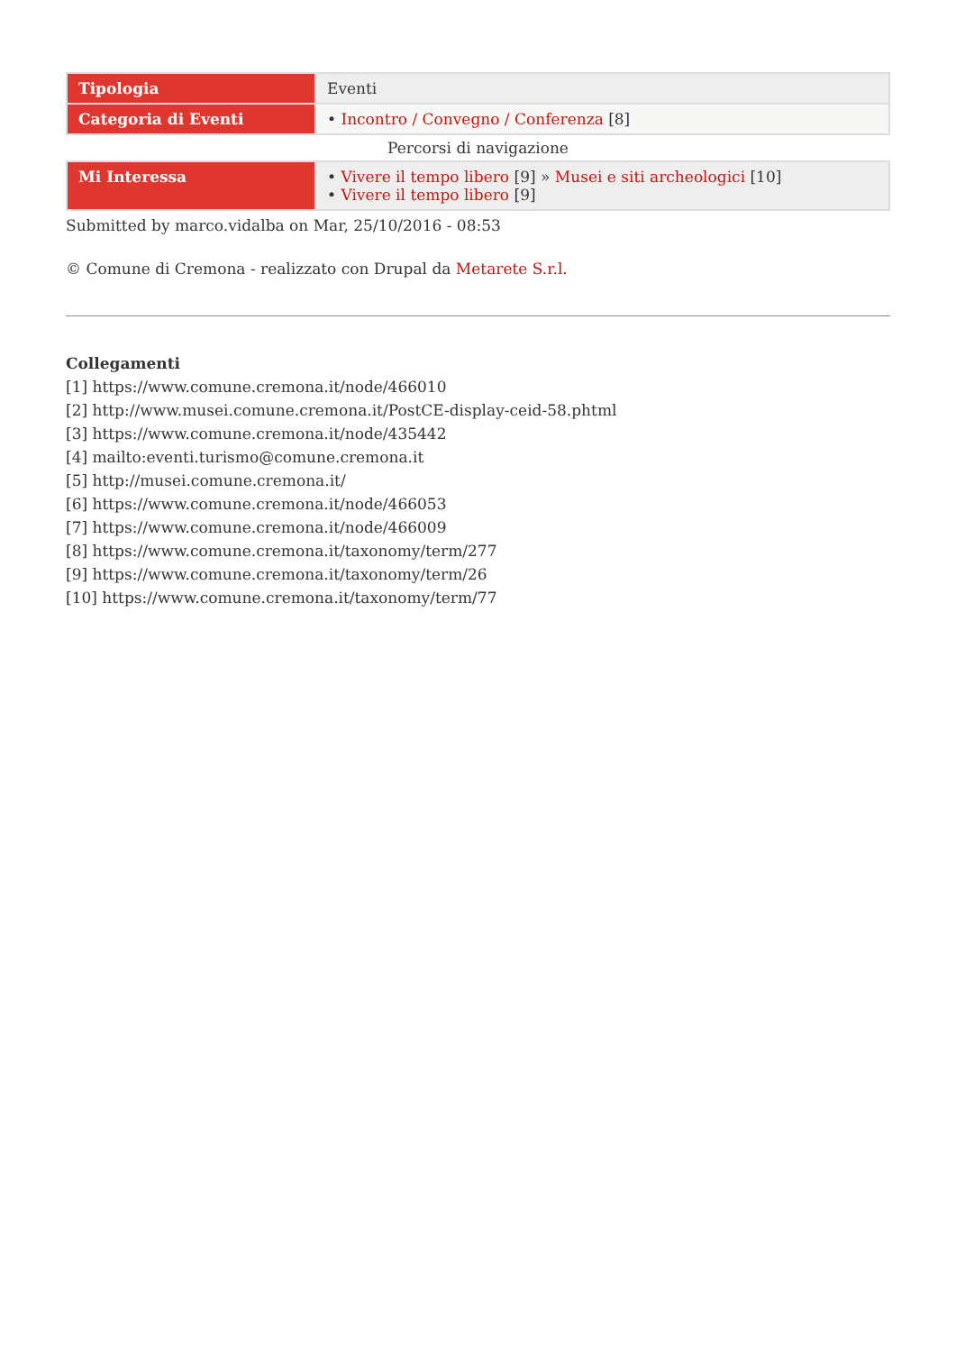| Tipologia | Eventi |
| Categoria di Eventi | • Incontro / Convegno / Conferenza [8] |
Percorsi di navigazione
| Mi Interessa | • Vivere il tempo libero [9] » Musei e siti archeologici [10] • Vivere il tempo libero [9] |
Submitted by marco.vidalba on Mar, 25/10/2016 - 08:53
© Comune di Cremona - realizzato con Drupal da Metarete S.r.l.
Collegamenti
[1] https://www.comune.cremona.it/node/466010
[2] http://www.musei.comune.cremona.it/PostCE-display-ceid-58.phtml
[3] https://www.comune.cremona.it/node/435442
[4] mailto:eventi.turismo@comune.cremona.it
[5] http://musei.comune.cremona.it/
[6] https://www.comune.cremona.it/node/466053
[7] https://www.comune.cremona.it/node/466009
[8] https://www.comune.cremona.it/taxonomy/term/277
[9] https://www.comune.cremona.it/taxonomy/term/26
[10] https://www.comune.cremona.it/taxonomy/term/77